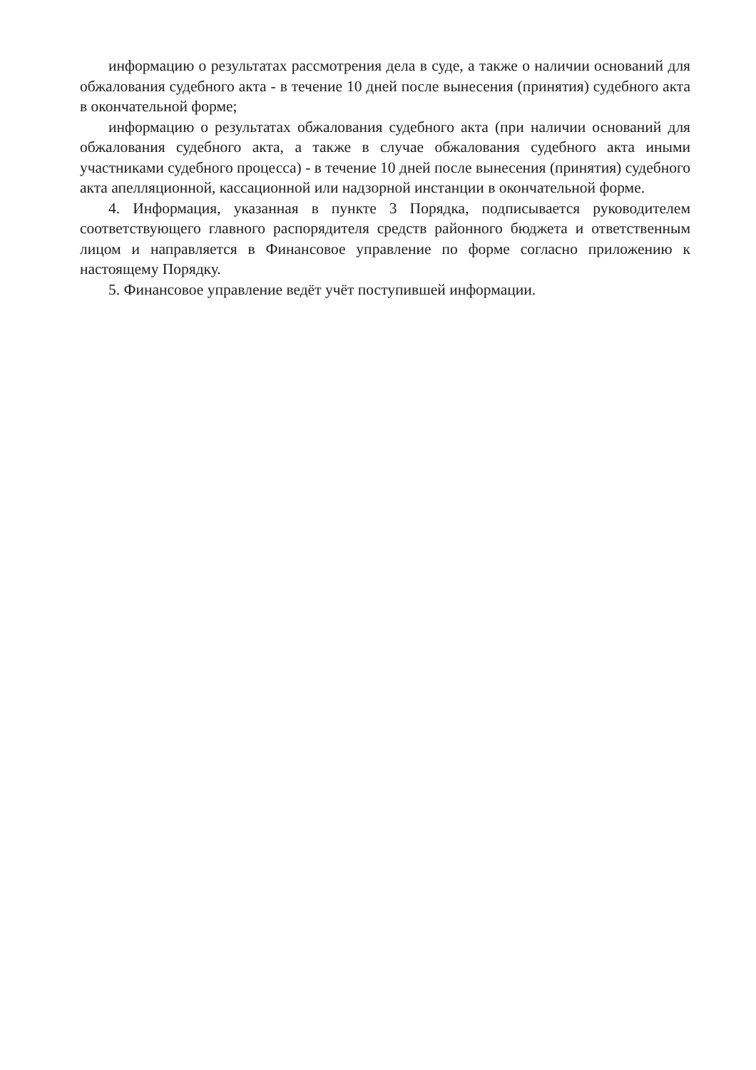информацию о результатах рассмотрения дела в суде, а также о наличии оснований для обжалования судебного акта - в течение 10 дней после вынесения (принятия) судебного акта в окончательной форме;
информацию о результатах обжалования судебного акта (при наличии оснований для обжалования судебного акта, а также в случае обжалования судебного акта иными участниками судебного процесса) - в течение 10 дней после вынесения (принятия) судебного акта апелляционной, кассационной или надзорной инстанции в окончательной форме.
4. Информация, указанная в пункте 3 Порядка, подписывается руководителем соответствующего главного распорядителя средств районного бюджета и ответственным лицом и направляется в Финансовое управление по форме согласно приложению к настоящему Порядку.
5. Финансовое управление ведёт учёт поступившей информации.